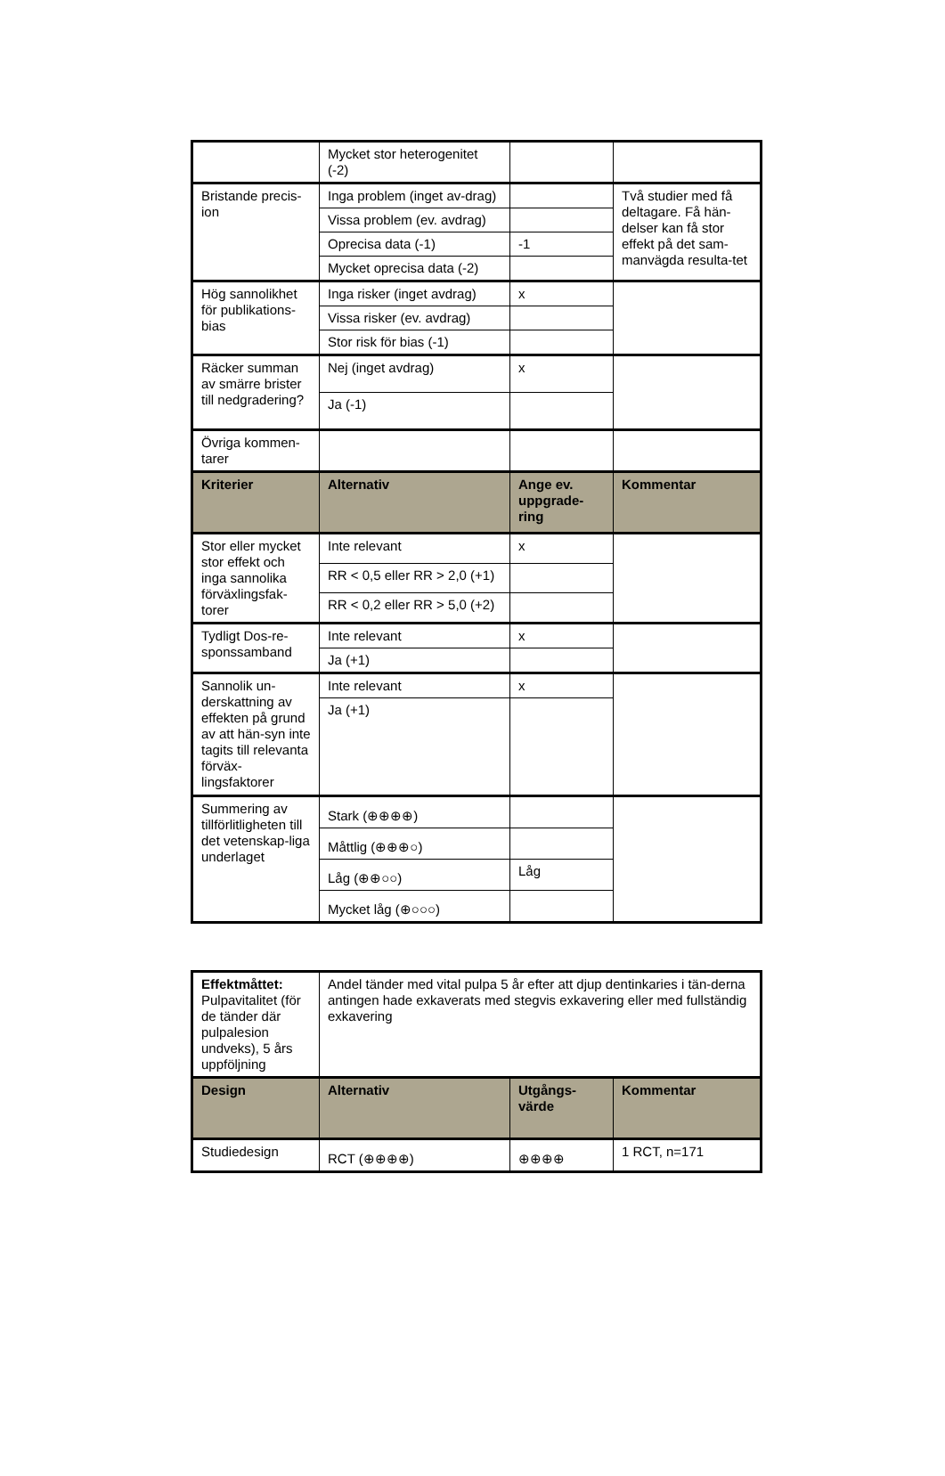| | Mycket stor heterogenitet (-2) | | |
| Bristande precis-ion | Inga problem (inget av-drag) | | Två studier med få deltagare. Få hän-delser kan få stor effekt på det sam-manvägda resulta-tet |
| | Vissa problem (ev. avdrag) | | |
| | Oprecisa data (-1) | -1 | |
| | Mycket oprecisa data (-2) | | |
| Hög sannolikhet för publikations-bias | Inga risker (inget avdrag) | x | |
| | Vissa risker (ev. avdrag) | | |
| | Stor risk för bias (-1) | | |
| Räcker summan av smärre brister till nedgradering? | Nej (inget avdrag) | x | |
| | Ja (-1) | | |
| Övriga kommen-tarer | | | |
| Kriterier | Alternativ | Ange ev. uppgrade-ring | Kommentar |
| Stor eller mycket stor effekt och inga sannolika förväxlingsfak-torer | Inte relevant | x | |
| | RR < 0,5 eller RR > 2,0 (+1) | | |
| | RR < 0,2 eller RR > 5,0 (+2) | | |
| Tydligt Dos-re-sponssamband | Inte relevant | x | |
| | Ja (+1) | | |
| Sannolik un-derskattning av effekten på grund av att hän-syn inte tagits till relevanta förväx-lingsfaktorer | Inte relevant | x | |
| | Ja (+1) | | |
| Summering av tillförlitligheten till det vetenskap-liga underlaget | Stark (⊕⊕⊕⊕) | | |
| | Måttlig (⊕⊕⊕○) | | |
| | Låg (⊕⊕○○) | Låg | |
| | Mycket låg (⊕○○○) | | |
| Effektmåttet: Pulpavitalitet (för de tänder där pulpalesion undveks), 5 års uppföljning | Andel tänder med vital pulpa 5 år efter att djup dentinkaries i tän-derna antingen hade exkaverats med stegvis exkavering eller med fullständig exkavering | | |
| Design | Alternativ | Utgångs-värde | Kommentar |
| Studiedesign | RCT (⊕⊕⊕⊕) | ⊕⊕⊕⊕ | 1 RCT, n=171 |